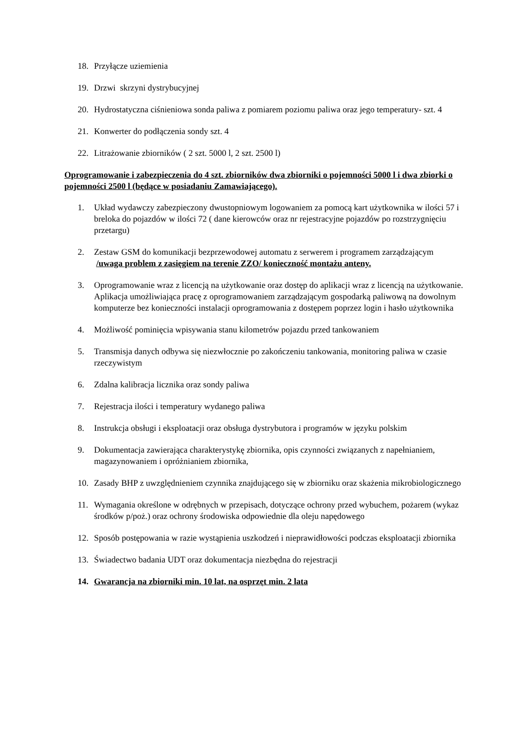18. Przyłącze uziemienia
19. Drzwi skrzyni dystrybucyjnej
20. Hydrostatyczna ciśnieniowa sonda paliwa z pomiarem poziomu paliwa oraz jego temperatury- szt. 4
21. Konwerter do podłączenia sondy szt. 4
22. Litrażowanie zbiorników ( 2 szt. 5000 l, 2 szt. 2500 l)
Oprogramowanie i zabezpieczenia do 4 szt. zbiorników dwa zbiorniki o pojemności 5000 l i dwa zbiorki o pojemności 2500 l (będące w posiadaniu Zamawiającego).
1. Układ wydawczy zabezpieczony dwustopniowym logowaniem za pomocą kart użytkownika w ilości 57 i breloka do pojazdów w ilości 72 ( dane kierowców oraz nr rejestracyjne pojazdów po rozstrzygnięciu przetargu)
2. Zestaw GSM do komunikacji bezprzewodowej automatu z serwerem i programem zarządzającym /uwaga problem z zasięgiem na terenie ZZO/ konieczność montażu anteny.
3. Oprogramowanie wraz z licencją na użytkowanie oraz dostęp do aplikacji wraz z licencją na użytkowanie. Aplikacja umożliwiająca pracę z oprogramowaniem zarządzającym gospodarką paliwową na dowolnym komputerze bez konieczności instalacji oprogramowania z dostępem poprzez login i hasło użytkownika
4. Możliwość pominięcia wpisywania stanu kilometrów pojazdu przed tankowaniem
5. Transmisja danych odbywa się niezwłocznie po zakończeniu tankowania, monitoring paliwa w czasie rzeczywistym
6. Zdalna kalibracja licznika oraz sondy paliwa
7. Rejestracja ilości i temperatury wydanego paliwa
8. Instrukcja obsługi i eksploatacji oraz obsługa dystrybutora i programów w języku polskim
9. Dokumentacja zawierająca charakterystykę zbiornika, opis czynności związanych z napełnianiem, magazynowaniem i opróżnianiem zbiornika,
10. Zasady BHP z uwzględnieniem czynnika znajdującego się w zbiorniku oraz skażenia mikrobiologicznego
11. Wymagania określone w odrębnych w przepisach, dotyczące ochrony przed wybuchem, pożarem (wykaz środków p/poż.) oraz ochrony środowiska odpowiednie dla oleju napędowego
12. Sposób postępowania w razie wystąpienia uszkodzeń i nieprawidłowości podczas eksploatacji zbiornika
13. Świadectwo badania UDT oraz dokumentacja niezbędna do rejestracji
14. Gwarancja na zbiorniki min. 10 lat, na osprzęt min. 2 lata